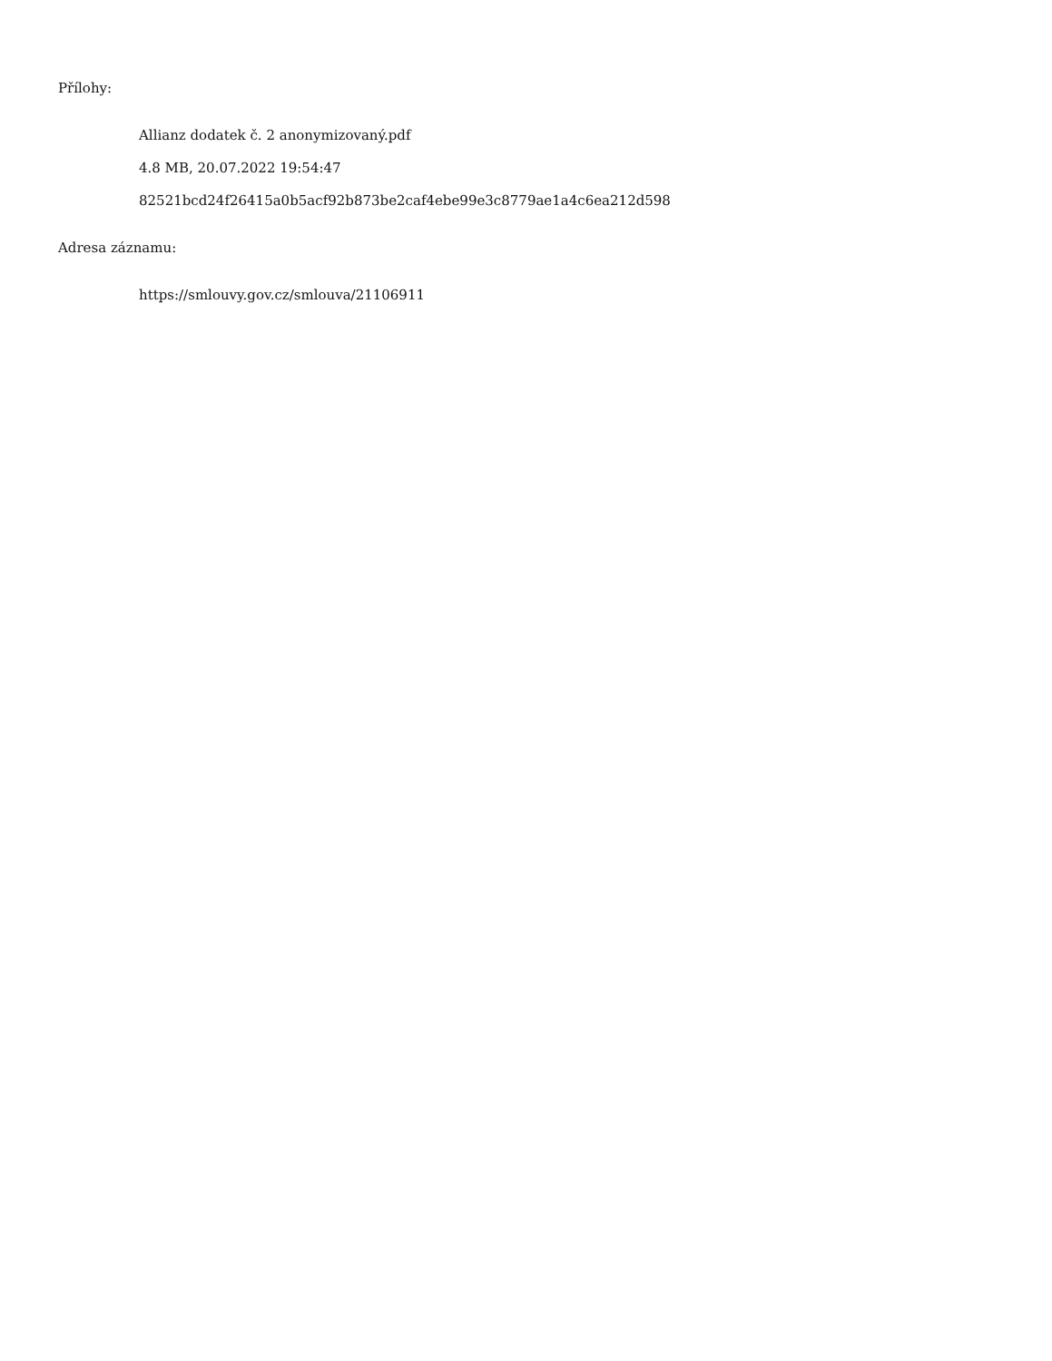Přílohy:
Allianz dodatek č. 2 anonymizovaný.pdf
4.8 MB, 20.07.2022 19:54:47
82521bcd24f26415a0b5acf92b873be2caf4ebe99e3c8779ae1a4c6ea212d598
Adresa záznamu:
https://smlouvy.gov.cz/smlouva/21106911